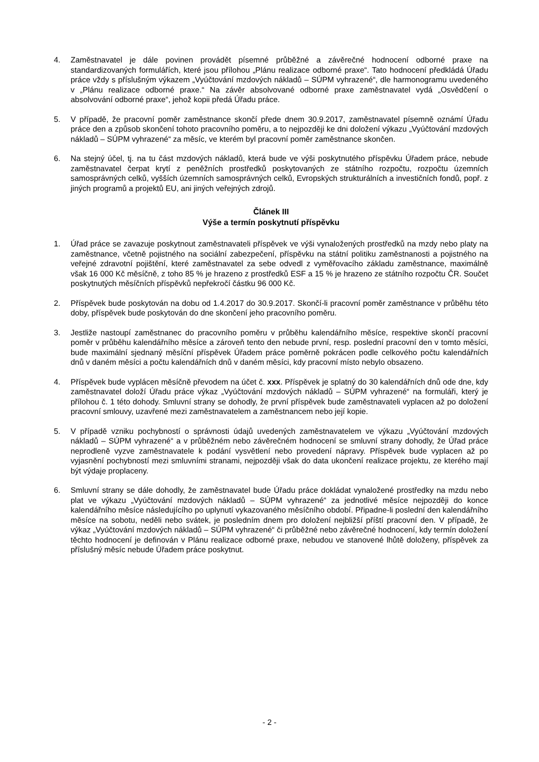4. Zaměstnavatel je dále povinen provádět písemné průběžné a závěrečné hodnocení odborné praxe na standardizovaných formulářích, které jsou přílohou „Plánu realizace odborné praxe“. Tato hodnocení předkládá Úřadu práce vždy s příslušným výkazem „Vyúčtování mzdových nákladů – SÚPM vyhrazené“, dle harmonogramu uvedeného v „Plánu realizace odborné praxe.“ Na závěr absolvované odborné praxe zaměstnavatel vydá „Osvědčení o absolvování odborné praxe“, jehož kopii předá Úřadu práce.
5. V případě, že pracovní poměr zaměstnance skončí přede dnem 30.9.2017, zaměstnavatel písemně oznámí Úřadu práce den a způsob skončení tohoto pracovního poměru, a to nejpozději ke dni doložení výkazu „Vyúčtování mzdových nákladů – SÚPM vyhrazené“ za měsíc, ve kterém byl pracovní poměr zaměstnance skončen.
6. Na stejný účel, tj. na tu část mzdových nákladů, která bude ve výši poskytnutého příspěvku Úřadem práce, nebude zaměstnavatel čerpat krytí z peněžních prostředků poskytovaných ze státního rozpočtu, rozpočtu územních samosprávných celků, vyšších územních samosprávných celků, Evropských strukturálních a investičních fondů, popř. z jiných programů a projektů EU, ani jiných veřejných zdrojů.
Článek III
Výše a termín poskytnutí příspěvku
1. Úřad práce se zavazuje poskytnout zaměstnavateli příspěvek ve výši vynaložených prostředků na mzdy nebo platy na zaměstnance, včetně pojistného na sociální zabezpečení, příspěvku na státní politiku zaměstnanosti a pojistného na veřejné zdravotní pojištění, které zaměstnavatel za sebe odvedl z vyměřovacího základu zaměstnance, maximálně však 16 000 Kč měsíčně, z toho 85 % je hrazeno z prostředků ESF a 15 % je hrazeno ze státního rozpočtu ČR. Součet poskytnutých měsíčních příspěvků nepřekročí částku 96 000 Kč.
2. Příspěvek bude poskytován na dobu od 1.4.2017 do 30.9.2017. Skončí-li pracovní poměr zaměstnance v průběhu této doby, příspěvek bude poskytován do dne skončení jeho pracovního poměru.
3. Jestliže nastoupí zaměstnanec do pracovního poměru v průběhu kalendářního měsíce, respektive skončí pracovní poměr v průběhu kalendářního měsíce a zároveň tento den nebude první, resp. poslední pracovní den v tomto měsíci, bude maximální sjednaný měsíční příspěvek Úřadem práce poměrně pokrácen podle celkového počtu kalendářních dnů v daném měsíci a počtu kalendářních dnů v daném měsíci, kdy pracovní místo nebylo obsazeno.
4. Příspěvek bude vyplácen měsíčně převodem na účet č. xxx. Příspěvek je splatný do 30 kalendářních dnů ode dne, kdy zaměstnavatel doloží Úřadu práce výkaz „Vyúčtování mzdových nákladů – SÚPM vyhrazené“ na formuláři, který je přílohou č. 1 této dohody. Smluvní strany se dohodly, že první příspěvek bude zaměstnavateli vyplacen až po doložení pracovní smlouvy, uzavřené mezi zaměstnavatelem a zaměstnancem nebo její kopie.
5. V případě vzniku pochybností o správnosti údajů uvedených zaměstnavatelem ve výkazu „Vyúčtování mzdových nákladů – SÚPM vyhrazené“ a v průběžném nebo závěrečném hodnocení se smluvní strany dohodly, že Úřad práce neprodleně vyzve zaměstnavatele k podání vysvětlení nebo provedení nápravy. Příspěvek bude vyplacen až po vyjasnění pochybností mezi smluvními stranami, nejpozději však do data ukončení realizace projektu, ze kterého mají být výdaje proplaceny.
6. Smluvní strany se dále dohodly, že zaměstnavatel bude Úřadu práce dokládat vynaložené prostředky na mzdu nebo plat ve výkazu „Vyúčtování mzdových nákladů – SÚPM vyhrazené“ za jednotlivé měsíce nejpozději do konce kalendářního měsíce následujícího po uplynutí vykazovaného měsíčního období. Připadne-li poslední den kalendářního měsíce na sobotu, neděli nebo svátek, je posledním dnem pro doložení nejbližší příští pracovní den. V případě, že výkaz „Vyúčtování mzdových nákladů – SÚPM vyhrazené“ či průběžné nebo závěrečné hodnocení, kdy termín doložení těchto hodnocení je definován v Plánu realizace odborné praxe, nebudou ve stanovené lhůtě doloženy, příspěvek za příslušný měsíc nebude Úřadem práce poskytnut.
- 2 -